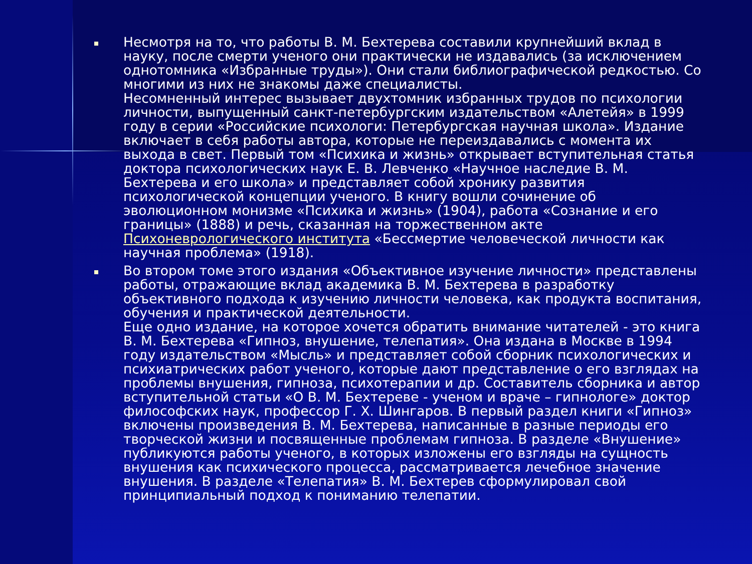Несмотря на то, что работы В. М. Бехтерева составили крупнейший вклад в науку, после смерти ученого они практически не издавались (за исключением однотомника «Избранные труды»). Они стали библиографической редкостью. Со многими из них не знакомы даже специалисты.
Несомненный интерес вызывает двухтомник избранных трудов по психологии личности, выпущенный санкт-петербургским издательством «Алетейя» в 1999 году в серии «Российские психологи: Петербургская научная школа». Издание включает в себя работы автора, которые не переиздавались с момента их выхода в свет. Первый том «Психика и жизнь» открывает вступительная статья доктора психологических наук Е. В. Левченко «Научное наследие В. М. Бехтерева и его школа» и представляет собой хронику развития психологической концепции ученого. В книгу вошли сочинение об эволюционном монизме «Психика и жизнь» (1904), работа «Сознание и его границы» (1888) и речь, сказанная на торжественном акте Психоневрологического института «Бессмертие человеческой личности как научная проблема» (1918).
Во втором томе этого издания «Объективное изучение личности» представлены работы, отражающие вклад академика В. М. Бехтерева в разработку объективного подхода к изучению личности человека, как продукта воспитания, обучения и практической деятельности.
Еще одно издание, на которое хочется обратить внимание читателей - это книга В. М. Бехтерева «Гипноз, внушение, телепатия». Она издана в Москве в 1994 году издательством «Мысль» и представляет собой сборник психологических и психиатрических работ ученого, которые дают представление о его взглядах на проблемы внушения, гипноза, психотерапии и др. Составитель сборника и автор вступительной статьи «О В. М. Бехтереве - ученом и враче – гипнологе» доктор философских наук, профессор Г. Х. Шингаров. В первый раздел книги «Гипноз» включены произведения В. М. Бехтерева, написанные в разные периоды его творческой жизни и посвященные проблемам гипноза. В разделе «Внушение» публикуются работы ученого, в которых изложены его взгляды на сущность внушения как психического процесса, рассматривается лечебное значение внушения. В разделе «Телепатия» В. М. Бехтерев сформулировал свой принципиальный подход к пониманию телепатии.